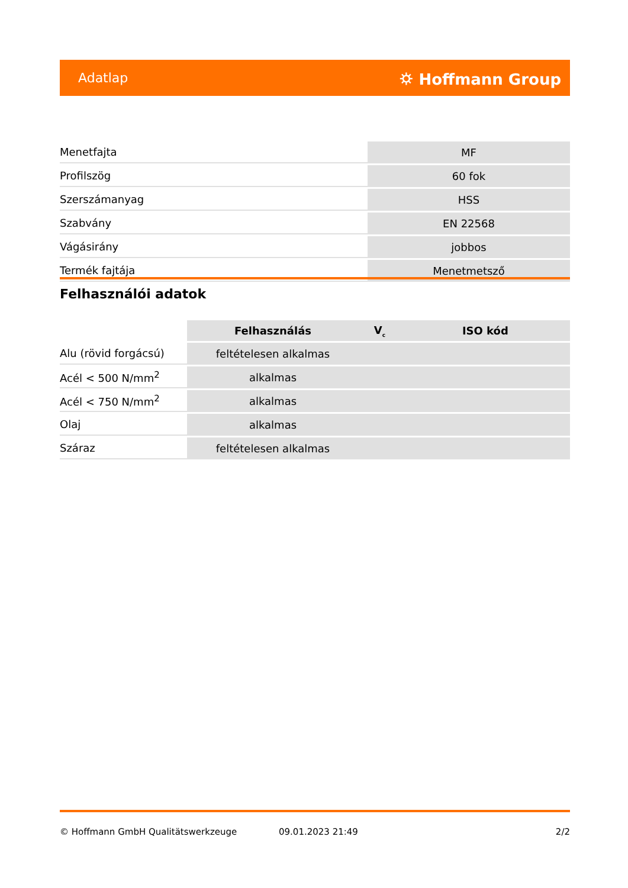Adatlap ⛭ Hoffmann Group
| Menetfajta | MF |
| Profilszög | 60 fok |
| Szerszámanyag | HSS |
| Szabvány | EN 22568 |
| Vágásirány | jobbos |
| Termék fajtája | Menetmetsző |
Felhasználói adatok
| | Felhasználás | V<sub>c</sub> | ISO kód |
| --- | --- | --- | --- |
| Alu (rövid forgácsú) | feltételesen alkalmas | | |
| Acél < 500 N/mm<sup>2</sup> | alkalmas | | |
| Acél < 750 N/mm<sup>2</sup> | alkalmas | | |
| Olaj | alkalmas | | |
| Száraz | feltételesen alkalmas | | |
© Hoffmann GmbH Qualitätswerkzeuge 09.01.2023 21:49 2/2